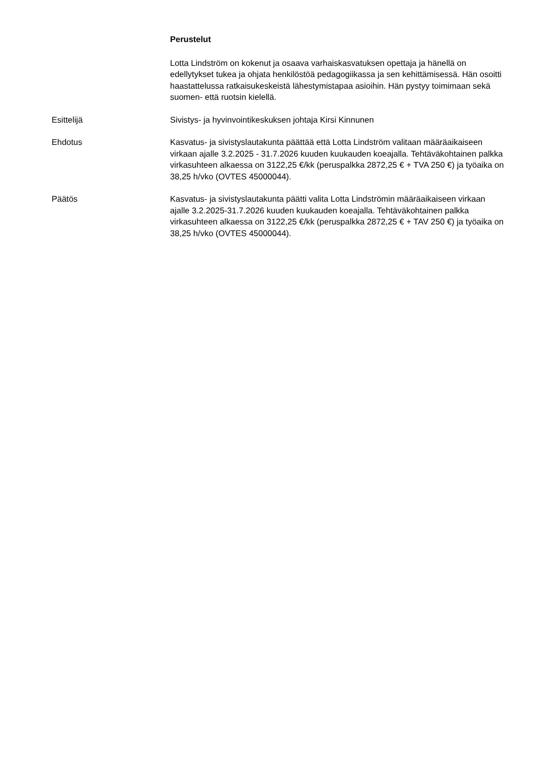Perustelut
Lotta Lindström on kokenut ja osaava varhaiskasvatuksen opettaja ja hänellä on edellytykset tukea ja ohjata henkilöstöä pedagogiikassa ja sen kehittämisessä. Hän osoitti haastattelussa ratkaisukeskeistä lähestymistapaa asioihin. Hän pystyy toimimaan sekä suomen- että ruotsin kielellä.
Esittelijä Sivistys- ja hyvinvointikeskuksen johtaja Kirsi Kinnunen
Ehdotus Kasvatus- ja sivistyslautakunta päättää että Lotta Lindström valitaan määräaikaiseen virkaan ajalle 3.2.2025 - 31.7.2026 kuuden kuukauden koeajalla. Tehtäväkohtainen palkka virkasuhteen alkaessa on 3122,25 €/kk (peruspalkka 2872,25 € + TVA 250 €) ja työaika on 38,25 h/vko (OVTES 45000044).
Päätös Kasvatus- ja sivistyslautakunta päätti valita Lotta Lindströmin määräaikaiseen virkaan ajalle 3.2.2025-31.7.2026 kuuden kuukauden koeajalla. Tehtäväkohtainen palkka virkasuhteen alkaessa on 3122,25 €/kk (peruspalkka 2872,25 € + TAV 250 €) ja työaika on 38,25 h/vko (OVTES 45000044).